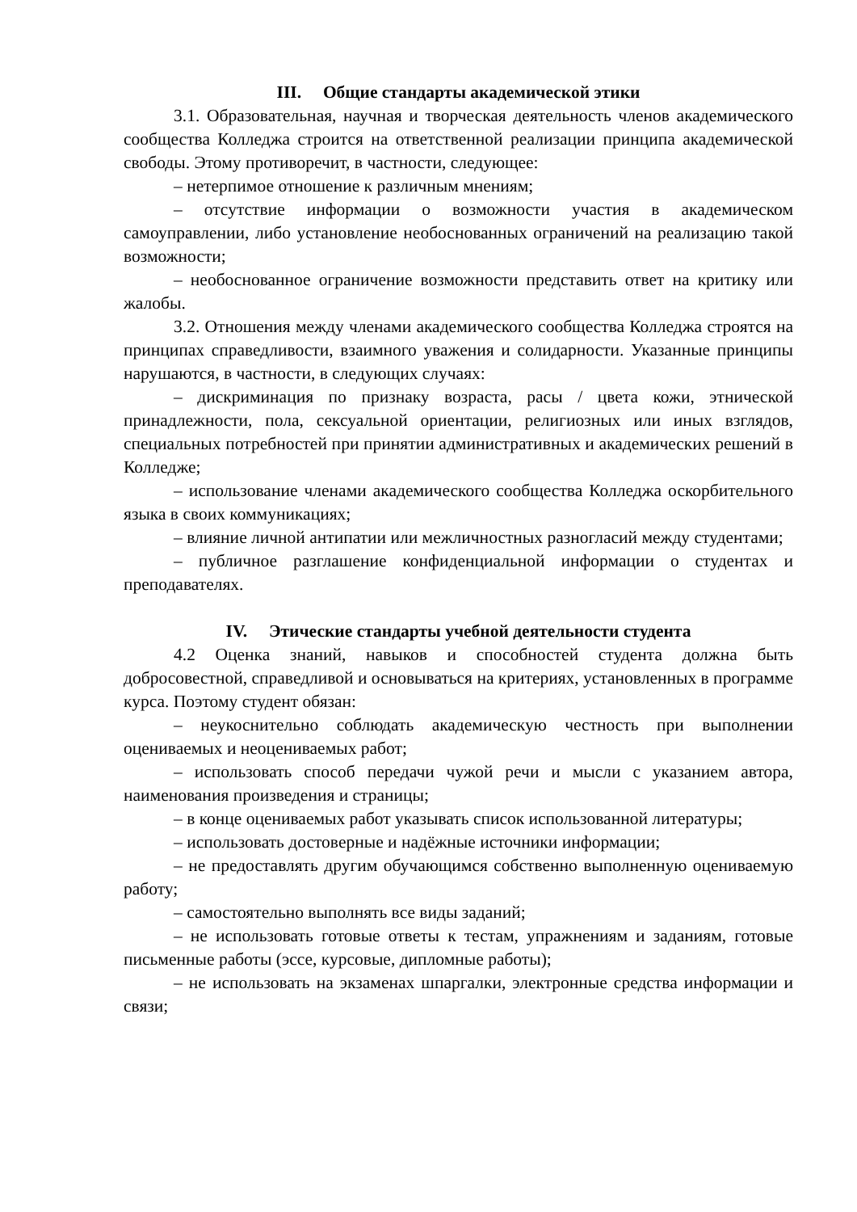III. Общие стандарты академической этики
3.1. Образовательная, научная и творческая деятельность членов академического сообщества Колледжа строится на ответственной реализации принципа академической свободы. Этому противоречит, в частности, следующее:
– нетерпимое отношение к различным мнениям;
– отсутствие информации о возможности участия в академическом самоуправлении, либо установление необоснованных ограничений на реализацию такой возможности;
– необоснованное ограничение возможности представить ответ на критику или жалобы.
3.2. Отношения между членами академического сообщества Колледжа строятся на принципах справедливости, взаимного уважения и солидарности. Указанные принципы нарушаются, в частности, в следующих случаях:
– дискриминация по признаку возраста, расы / цвета кожи, этнической принадлежности, пола, сексуальной ориентации, религиозных или иных взглядов, специальных потребностей при принятии административных и академических решений в Колледже;
– использование членами академического сообщества Колледжа оскорбительного языка в своих коммуникациях;
– влияние личной антипатии или межличностных разногласий между студентами;
– публичное разглашение конфиденциальной информации о студентах и преподавателях.
IV. Этические стандарты учебной деятельности студента
4.2 Оценка знаний, навыков и способностей студента должна быть добросовестной, справедливой и основываться на критериях, установленных в программе курса. Поэтому студент обязан:
– неукоснительно соблюдать академическую честность при выполнении оцениваемых и неоцениваемых работ;
– использовать способ передачи чужой речи и мысли с указанием автора, наименования произведения и страницы;
– в конце оцениваемых работ указывать список использованной литературы;
– использовать достоверные и надёжные источники информации;
– не предоставлять другим обучающимся собственно выполненную оцениваемую работу;
– самостоятельно выполнять все виды заданий;
– не использовать готовые ответы к тестам, упражнениям и заданиям, готовые письменные работы (эссе, курсовые, дипломные работы);
– не использовать на экзаменах шпаргалки, электронные средства информации и связи;